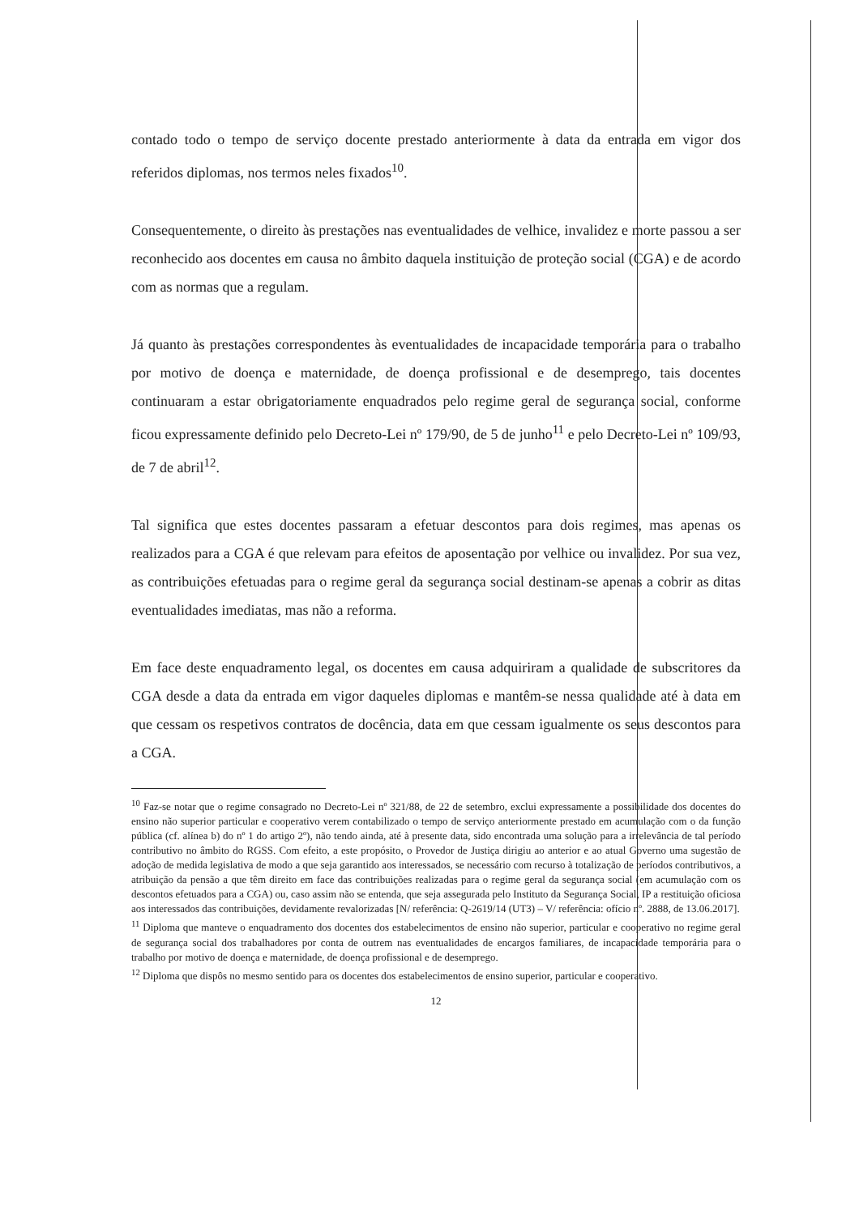contado todo o tempo de serviço docente prestado anteriormente à data da entrada em vigor dos referidos diplomas, nos termos neles fixados<sup>10</sup>.
Consequentemente, o direito às prestações nas eventualidades de velhice, invalidez e morte passou a ser reconhecido aos docentes em causa no âmbito daquela instituição de proteção social (CGA) e de acordo com as normas que a regulam.
Já quanto às prestações correspondentes às eventualidades de incapacidade temporária para o trabalho por motivo de doença e maternidade, de doença profissional e de desemprego, tais docentes continuaram a estar obrigatoriamente enquadrados pelo regime geral de segurança social, conforme ficou expressamente definido pelo Decreto-Lei nº 179/90, de 5 de junho<sup>11</sup> e pelo Decreto-Lei nº 109/93, de 7 de abril<sup>12</sup>.
Tal significa que estes docentes passaram a efetuar descontos para dois regimes, mas apenas os realizados para a CGA é que relevam para efeitos de aposentação por velhice ou invalidez. Por sua vez, as contribuições efetuadas para o regime geral da segurança social destinam-se apenas a cobrir as ditas eventualidades imediatas, mas não a reforma.
Em face deste enquadramento legal, os docentes em causa adquiriram a qualidade de subscritores da CGA desde a data da entrada em vigor daqueles diplomas e mantêm-se nessa qualidade até à data em que cessam os respetivos contratos de docência, data em que cessam igualmente os seus descontos para a CGA.
<sup>10</sup> Faz-se notar que o regime consagrado no Decreto-Lei nº 321/88, de 22 de setembro, exclui expressamente a possibilidade dos docentes do ensino não superior particular e cooperativo verem contabilizado o tempo de serviço anteriormente prestado em acumulação com o da função pública (cf. alínea b) do nº 1 do artigo 2º), não tendo ainda, até à presente data, sido encontrada uma solução para a irrelevância de tal período contributivo no âmbito do RGSS. Com efeito, a este propósito, o Provedor de Justiça dirigiu ao anterior e ao atual Governo uma sugestão de adoção de medida legislativa de modo a que seja garantido aos interessados, se necessário com recurso à totalização de períodos contributivos, a atribuição da pensão a que têm direito em face das contribuições realizadas para o regime geral da segurança social (em acumulação com os descontos efetuados para a CGA) ou, caso assim não se entenda, que seja assegurada pelo Instituto da Segurança Social, IP a restituição oficiosa aos interessados das contribuições, devidamente revalorizadas [N/ referência: Q-2619/14 (UT3) – V/ referência: ofício nº. 2888, de 13.06.2017].
<sup>11</sup> Diploma que manteve o enquadramento dos docentes dos estabelecimentos de ensino não superior, particular e cooperativo no regime geral de segurança social dos trabalhadores por conta de outrem nas eventualidades de encargos familiares, de incapacidade temporária para o trabalho por motivo de doença e maternidade, de doença profissional e de desemprego.
<sup>12</sup> Diploma que dispôs no mesmo sentido para os docentes dos estabelecimentos de ensino superior, particular e cooperativo.
12